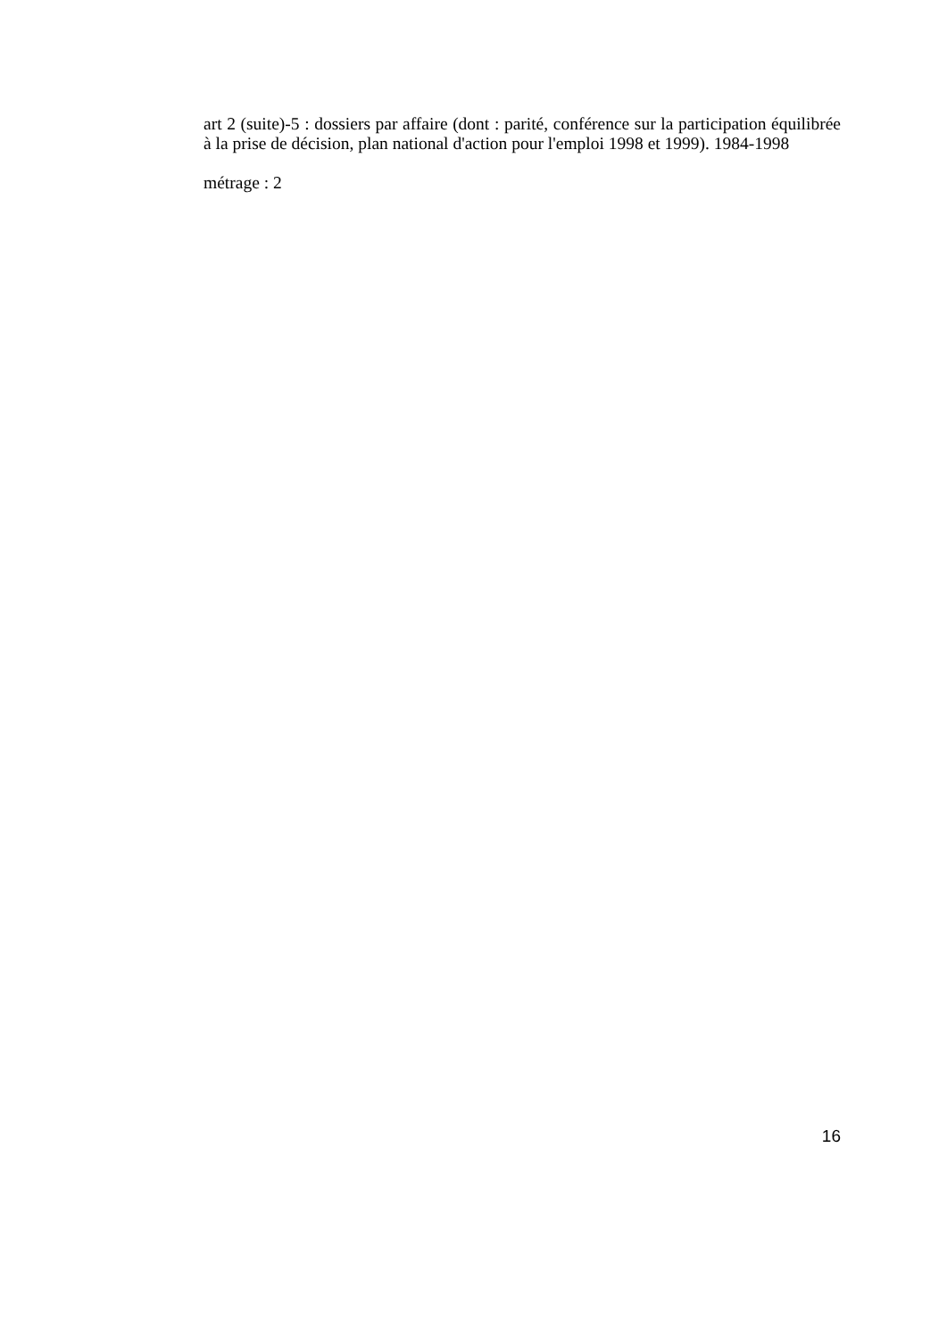art 2 (suite)-5 : dossiers par affaire (dont : parité, conférence sur la participation équilibrée à la prise de décision, plan national d'action pour l'emploi 1998 et 1999). 1984-1998
métrage : 2
16